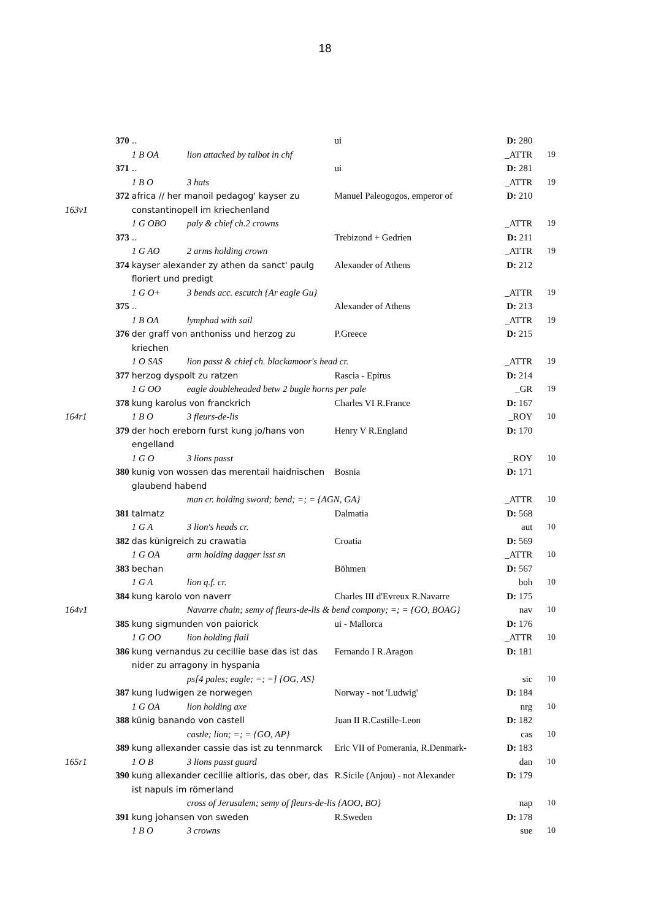18
| | 370 | .. | ui | D: 280 | |
| | | 1 B OA lion attacked by talbot in chf | | _ATTR | 19 |
| | 371 | .. | ui | D: 281 | |
| | | 1 B O 3 hats | | _ATTR | 19 |
| | 372 | africa // her manoil pedagog' kayser zu | Manuel Paleogogos, emperor of | D: 210 | |
| 163v1 | | constantinopell im kriechenland | | | |
| | | 1 G OBO paly & chief ch.2 crowns | | _ATTR | 19 |
| | 373 | .. | Trebizond + Gedrien | D: 211 | |
| | | 1 G AO 2 arms holding crown | | _ATTR | 19 |
| | 374 | kayser alexander zy athen da sanct' paulg floriert und predigt | Alexander of Athens | D: 212 | |
| | | 1 G O+ 3 bends acc. escutch {Ar eagle Gu} | | _ATTR | 19 |
| | 375 | .. | Alexander of Athens | D: 213 | |
| | | 1 B OA lymphad with sail | | _ATTR | 19 |
| | 376 | der graff von anthoniss und herzog zu kriechen | P.Greece | D: 215 | |
| | | 1 O SAS lion passt & chief ch. blackamoor's head cr. | | _ATTR | 19 |
| | 377 | herzog dyspolt zu ratzen | Rascia - Epirus | D: 214 | |
| | | 1 G OO eagle doubleheaded betw 2 bugle horns per pale | | _GR | 19 |
| | 378 | kung karolus von franckrich | Charles VI R.France | D: 167 | |
| 164r1 | | 1 B O 3 fleurs-de-lis | | _ROY | 10 |
| | 379 | der hoch ereborn furst kung jo/hans von engelland | Henry V R.England | D: 170 | |
| | | 1 G O 3 lions passt | | _ROY | 10 |
| | 380 | kunig von wossen das merentail haidnischen glaubend habend | Bosnia | D: 171 | |
| | | man cr. holding sword; bend; =; = {AGN, GA} | | _ATTR | 10 |
| | 381 | talmatz | Dalmatia | D: 568 | |
| | | 1 G A 3 lion's heads cr. | | aut | 10 |
| | 382 | das künigreich zu crawatia | Croatia | D: 569 | |
| | | 1 G OA arm holding dagger isst sn | | _ATTR | 10 |
| | 383 | bechan | Böhmen | D: 567 | |
| | | 1 G A lion q.f. cr. | | boh | 10 |
| | 384 | kung karolo von naverr | Charles III d'Evreux R.Navarre | D: 175 | |
| 164v1 | | Navarre chain; semy of fleurs-de-lis & bend compony; =; = {GO, BOAG} | | nav | 10 |
| | 385 | kung sigmunden von paiorick | ui - Mallorca | D: 176 | |
| | | 1 G OO lion holding flail | | _ATTR | 10 |
| | 386 | kung vernandus zu cecillie base das ist das nider zu arragony in hyspania | Fernando I R.Aragon | D: 181 | |
| | | ps[4 pales; eagle; =; =] {OG, AS} | | sic | 10 |
| | 387 | kung ludwigen ze norwegen | Norway - not 'Ludwig' | D: 184 | |
| | | 1 G OA lion holding axe | | nrg | 10 |
| | 388 | künig banando von castell | Juan II R.Castille-Leon | D: 182 | |
| | | castle; lion; =; = {GO, AP} | | cas | 10 |
| | 389 | kung allexander cassie das ist zu tennmarck | Eric VII of Pomerania, R.Denmark- | D: 183 | |
| 165r1 | | 1 O B 3 lions passt guard | | dan | 10 |
| | 390 | kung allexander cecillie altioris, das ober, das ist napuls im römerland | R.Sicile (Anjou) - not Alexander | D: 179 | |
| | | cross of Jerusalem; semy of fleurs-de-lis {AOO, BO} | | nap | 10 |
| | 391 | kung johansen von sweden | R.Sweden | D: 178 | |
| | | 1 B O 3 crowns | | sue | 10 |